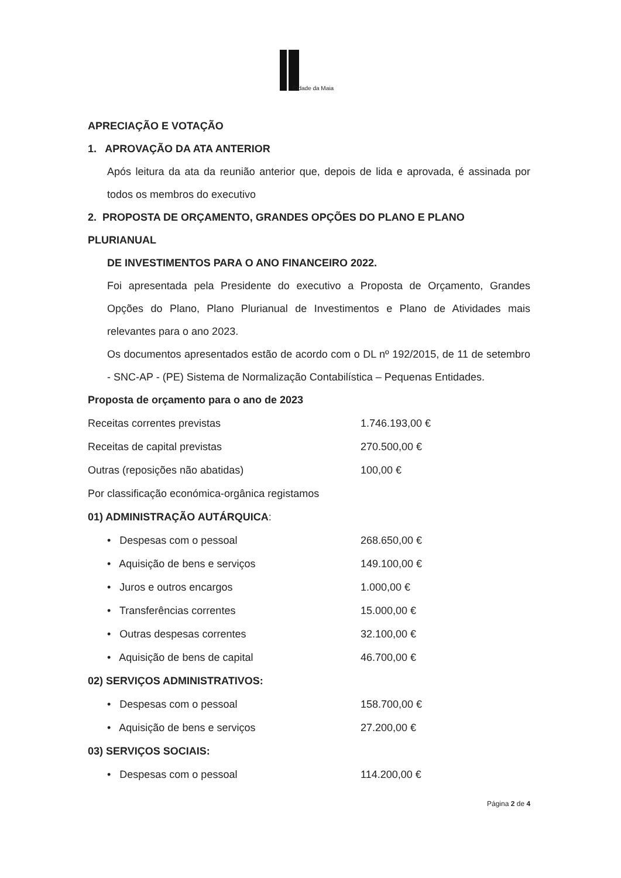Cidade da Maia
APRECIAÇÃO E VOTAÇÃO
1. APROVAÇÃO DA ATA ANTERIOR
Após leitura da ata da reunião anterior que, depois de lida e aprovada, é assinada por todos os membros do executivo
2. PROPOSTA DE ORÇAMENTO, GRANDES OPÇÕES DO PLANO E PLANO PLURIANUAL
DE INVESTIMENTOS PARA O ANO FINANCEIRO 2022.
Foi apresentada pela Presidente do executivo a Proposta de Orçamento, Grandes Opções do Plano, Plano Plurianual de Investimentos e Plano de Atividades mais relevantes para o ano 2023.
Os documentos apresentados estão de acordo com o DL nº 192/2015, de 11 de setembro - SNC-AP - (PE) Sistema de Normalização Contabilística – Pequenas Entidades.
Proposta de orçamento para o ano de 2023
| Receitas correntes previstas | 1.746.193,00 € |
| Receitas de capital previstas | 270.500,00 € |
| Outras (reposições não abatidas) | 100,00 € |
| Por classificação económica-orgânica registamos | |
| 01) ADMINISTRAÇÃO AUTÁRQUICA : | |
| • Despesas com o pessoal | 268.650,00 € |
| • Aquisição de bens e serviços | 149.100,00 € |
| • Juros e outros encargos | 1.000,00 € |
| • Transferências correntes | 15.000,00 € |
| • Outras despesas correntes | 32.100,00 € |
| • Aquisição de bens de capital | 46.700,00 € |
| 02) SERVIÇOS ADMINISTRATIVOS: | |
| • Despesas com o pessoal | 158.700,00 € |
| • Aquisição de bens e serviços | 27.200,00 € |
| 03) SERVIÇOS SOCIAIS: | |
| • Despesas com o pessoal | 114.200,00 € |
Página 2 de 4